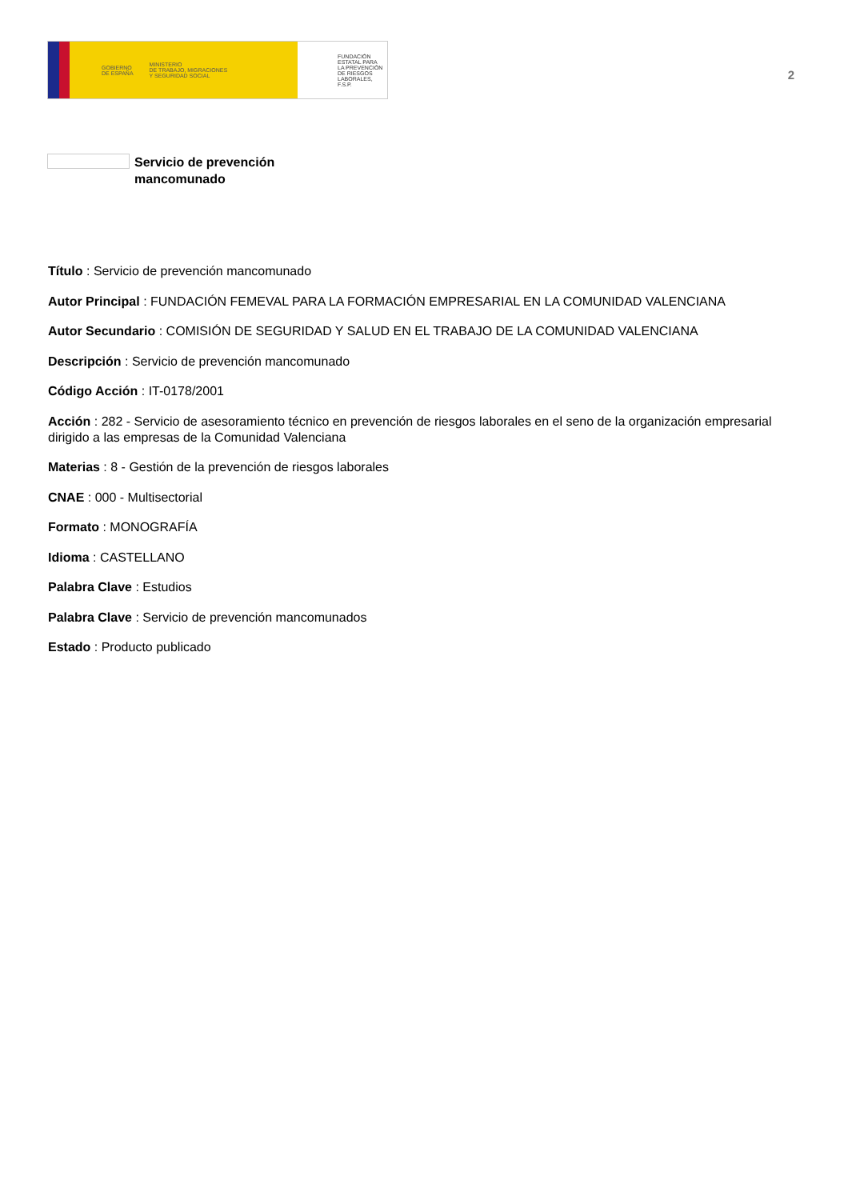GOBIERNO
DE ESPAÑA MINISTERIO
DE TRABAJO, MIGRACIONES
Y SEGURIDAD SOCIAL
FUNDACIÓN
ESTATAL PARA
LA PREVENCIÓN
DE RIESGOS
LABORALES, F.S.P.
2
Servicio de prevención
mancomunado
Título : Servicio de prevención mancomunado
Autor Principal : FUNDACIÓN FEMEVAL PARA LA FORMACIÓN EMPRESARIAL EN LA COMUNIDAD VALENCIANA
Autor Secundario : COMISIÓN DE SEGURIDAD Y SALUD EN EL TRABAJO DE LA COMUNIDAD VALENCIANA
Descripción : Servicio de prevención mancomunado
Código Acción : IT-0178/2001
Acción : 282 - Servicio de asesoramiento técnico en prevención de riesgos laborales en el seno de la organización empresarial dirigido a las empresas de la Comunidad Valenciana
Materias : 8 - Gestión de la prevención de riesgos laborales
CNAE : 000 - Multisectorial
Formato : MONOGRAFÍA
Idioma : CASTELLANO
Palabra Clave : Estudios
Palabra Clave : Servicio de prevención mancomunados
Estado : Producto publicado